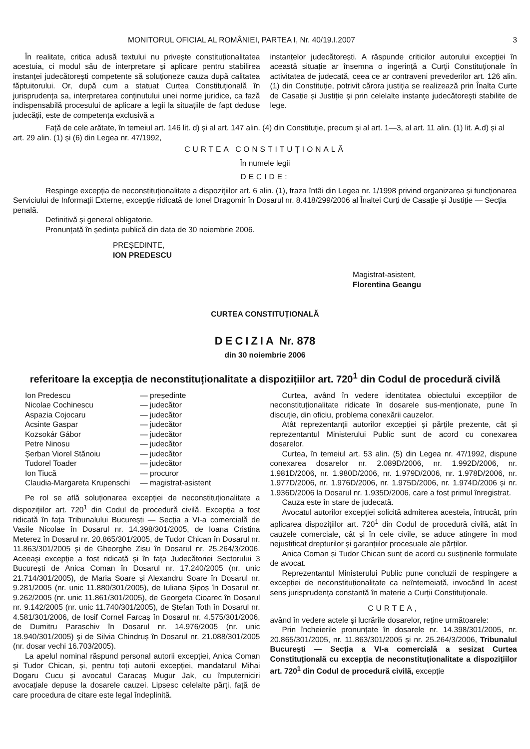MONITORUL OFICIAL AL ROMÂNIEI, PARTEA I, Nr. 40/19.I.2007 3
În realitate, critica adusă textului nu privește constituționalitatea acestuia, ci modul său de interpretare și aplicare pentru stabilirea instanței judecătorești competente să soluționeze cauza după calitatea făptuitorului. Or, după cum a statuat Curtea Constituțională în jurisprudența sa, interpretarea conținutului unei norme juridice, ca fază indispensabilă procesului de aplicare a legii la situațiile de fapt deduse judecății, este de competența exclusivă a
instanțelor judecătorești. A răspunde criticilor autorului excepției în această situație ar însemna o ingerință a Curții Constituționale în activitatea de judecată, ceea ce ar contraveni prevederilor art. 126 alin. (1) din Constituție, potrivit cărora justiția se realizează prin Înalta Curte de Casație și Justiție și prin celelalte instanțe judecătorești stabilite de lege.
Față de cele arătate, în temeiul art. 146 lit. d) și al art. 147 alin. (4) din Constituție, precum și al art. 1—3, al art. 11 alin. (1) lit. A.d) și al art. 29 alin. (1) și (6) din Legea nr. 47/1992,
CURTEA CONSTITUȚIONALĂ
În numele legii
DECIDE:
Respinge excepția de neconstituționalitate a dispozițiilor art. 6 alin. (1), fraza întâi din Legea nr. 1/1998 privind organizarea și funcționarea Serviciului de Informații Externe, excepție ridicată de Ionel Dragomir în Dosarul nr. 8.418/299/2006 al Înaltei Curți de Casație și Justiție — Secția penală.
Definitivă și general obligatorie.
Pronunțată în ședința publică din data de 30 noiembrie 2006.
PREȘEDINTE,
ION PREDESCU
Magistrat-asistent,
Florentina Geangu
CURTEA CONSTITUȚIONALĂ
DECIZIA Nr. 878
din 30 noiembrie 2006
referitoare la excepția de neconstituționalitate a dispozițiilor art. 720<sup>1</sup> din Codul de procedură civilă
| Ion Predescu | — președinte |
| Nicolae Cochinescu | — judecător |
| Aspazia Cojocaru | — judecător |
| Acsinte Gaspar | — judecător |
| Kozsokár Gábor | — judecător |
| Petre Ninosu | — judecător |
| Șerban Viorel Stănoiu | — judecător |
| Tudorel Toader | — judecător |
| Ion Tiucă | — procuror |
| Claudia-Margareta Krupenschi | — magistrat-asistent |
Pe rol se află soluționarea excepției de neconstituționalitate a dispozițiilor art. 720<sup>1</sup> din Codul de procedură civilă. Excepția a fost ridicată în fața Tribunalului București — Secția a VI-a comercială de Vasile Nicolae în Dosarul nr. 14.398/301/2005, de Ioana Cristina Meterez în Dosarul nr. 20.865/301/2005, de Tudor Chican în Dosarul nr. 11.863/301/2005 și de Gheorghe Zisu în Dosarul nr. 25.264/3/2006. Aceeași excepție a fost ridicată și în fața Judecătoriei Sectorului 3 București de Anica Coman în Dosarul nr. 17.240/2005 (nr. unic 21.714/301/2005), de Maria Soare și Alexandru Soare în Dosarul nr. 9.281/2005 (nr. unic 11.880/301/2005), de Iuliana Șipoș în Dosarul nr. 9.262/2005 (nr. unic 11.861/301/2005), de Georgeta Cioarec în Dosarul nr. 9.142/2005 (nr. unic 11.740/301/2005), de Ștefan Toth în Dosarul nr. 4.581/301/2006, de Iosif Cornel Farcaș în Dosarul nr. 4.575/301/2006, de Dumitru Paraschiv în Dosarul nr. 14.976/2005 (nr. unic 18.940/301/2005) și de Silvia Chindruș în Dosarul nr. 21.088/301/2005 (nr. dosar vechi 16.703/2005).
La apelul nominal răspund personal autorii excepției, Anica Coman și Tudor Chican, și, pentru toți autorii excepției, mandatarul Mihai Dogaru Cucu și avocatul Caracaș Mugur Jak, cu împuterniciri avocațiale depuse la dosarele cauzei. Lipsesc celelalte părți, față de care procedura de citare este legal îndeplinită.
Curtea, având în vedere identitatea obiectului excepțiilor de neconstituționalitate ridicate în dosarele sus-menționate, pune în discuție, din oficiu, problema conexării cauzelor.
Atât reprezentanții autorilor excepției și părțile prezente, cât și reprezentantul Ministerului Public sunt de acord cu conexarea dosarelor.
Curtea, în temeiul art. 53 alin. (5) din Legea nr. 47/1992, dispune conexarea dosarelor nr. 2.089D/2006, nr. 1.992D/2006, nr. 1.981D/2006, nr. 1.980D/2006, nr. 1.979D/2006, nr. 1.978D/2006, nr. 1.977D/2006, nr. 1.976D/2006, nr. 1.975D/2006, nr. 1.974D/2006 și nr. 1.936D/2006 la Dosarul nr. 1.935D/2006, care a fost primul înregistrat.
Cauza este în stare de judecată.
Avocatul autorilor excepției solicită admiterea acesteia, întrucât, prin aplicarea dispozițiilor art. 720<sup>1</sup> din Codul de procedură civilă, atât în cauzele comerciale, cât și în cele civile, se aduce atingere în mod nejustificat drepturilor și garanțiilor procesuale ale părților.
Anica Coman și Tudor Chican sunt de acord cu susținerile formulate de avocat.
Reprezentantul Ministerului Public pune concluzii de respingere a excepției de neconstituționalitate ca neîntemeiată, invocând în acest sens jurisprudența constantă în materie a Curții Constituționale.
CURTEA,
având în vedere actele și lucrările dosarelor, reține următoarele:
Prin încheierile pronunțate în dosarele nr. 14.398/301/2005, nr. 20.865/301/2005, nr. 11.863/301/2005 și nr. 25.264/3/2006, Tribunalul București — Secția a VI-a comercială a sesizat Curtea Constituțională cu excepția de neconstituționalitate a dispozițiilor art. 720<sup>1</sup> din Codul de procedură civilă, excepție